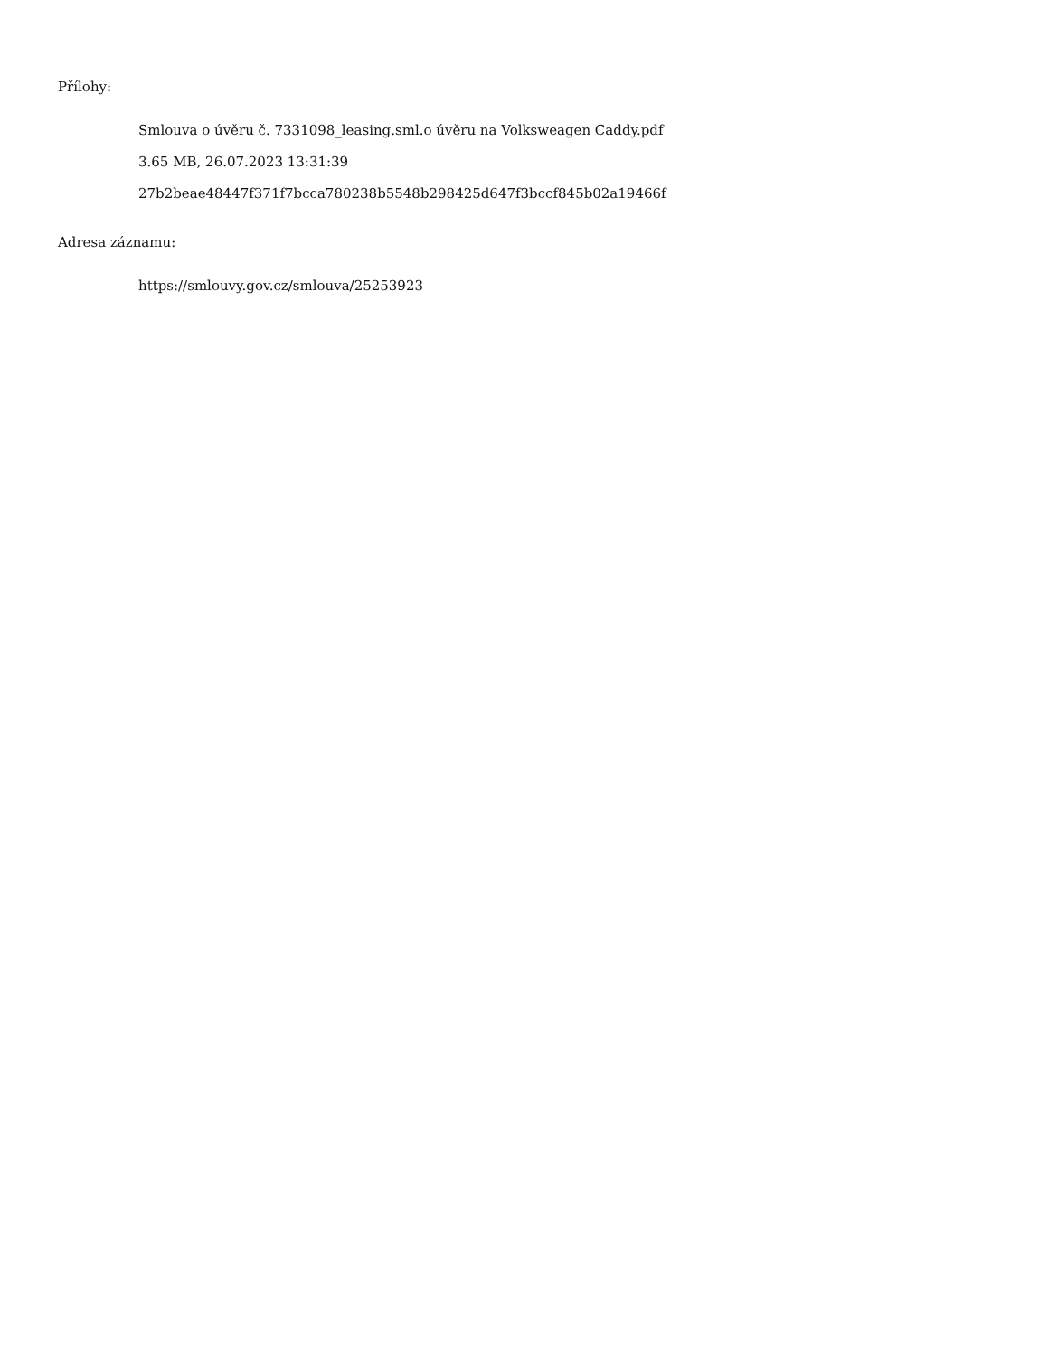Přílohy:
Smlouva o úvěru č. 7331098_leasing.sml.o úvěru na Volksweagen Caddy.pdf
3.65 MB, 26.07.2023 13:31:39
27b2beae48447f371f7bcca780238b5548b298425d647f3bccf845b02a19466f
Adresa záznamu:
https://smlouvy.gov.cz/smlouva/25253923